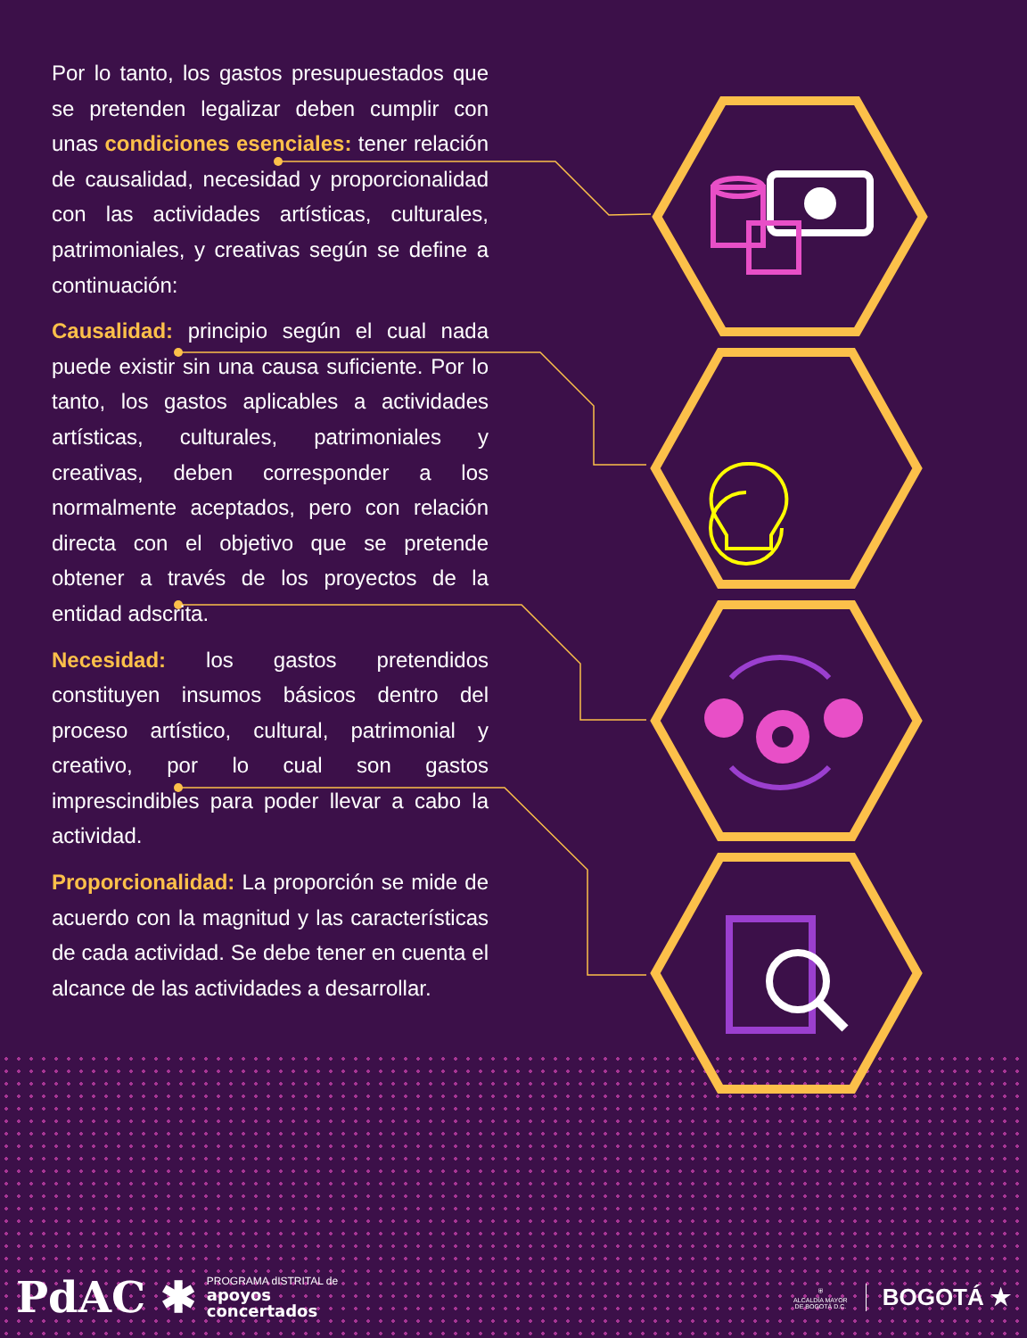Por lo tanto, los gastos presupuestados que se pretenden legalizar deben cumplir con unas condiciones esenciales: tener relación de causalidad, necesidad y proporcionalidad con las actividades artísticas, culturales, patrimoniales, y creativas según se define a continuación:
Causalidad: principio según el cual nada puede existir sin una causa suficiente. Por lo tanto, los gastos aplicables a actividades artísticas, culturales, patrimoniales y creativas, deben corresponder a los normalmente aceptados, pero con relación directa con el objetivo que se pretende obtener a través de los proyectos de la entidad adscrita.
Necesidad: los gastos pretendidos constituyen insumos básicos dentro del proceso artístico, cultural, patrimonial y creativo, por lo cual son gastos imprescindibles para poder llevar a cabo la actividad.
Proporcionalidad: La proporción se mide de acuerdo con la magnitud y las características de cada actividad. Se debe tener en cuenta el alcance de las actividades a desarrollar.
PdAC ✱
PROGRAMA dISTRITAL de
apoyos
concertados
⛨
ALCALDÍA MAYOR
DE BOGOTÁ D.C.
BOGOTÁ ★